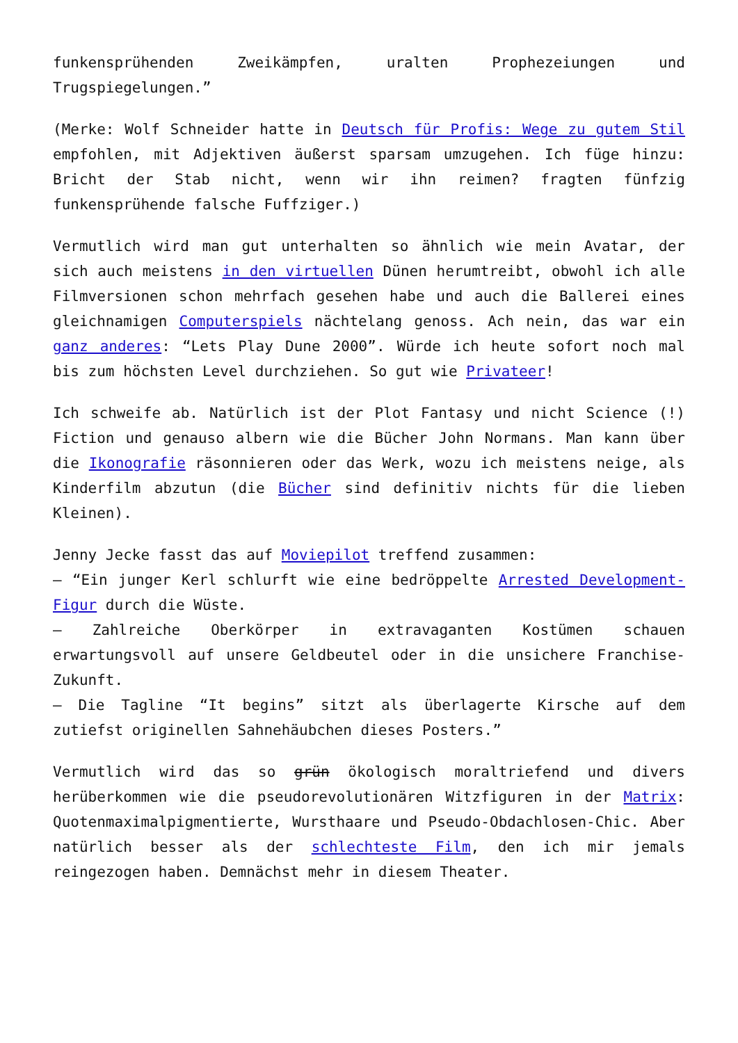funkensprühenden Zweikämpfen, uralten Prophezeiungen und Trugspiegelungen.”
(Merke: Wolf Schneider hatte in Deutsch für Profis: Wege zu gutem Stil empfohlen, mit Adjektiven äußerst sparsam umzugehen. Ich füge hinzu: Bricht der Stab nicht, wenn wir ihn reimen? fragten fünfzig funkensprühende falsche Fuffziger.)
Vermutlich wird man gut unterhalten so ähnlich wie mein Avatar, der sich auch meistens in den virtuellen Dünen herumtreibt, obwohl ich alle Filmversionen schon mehrfach gesehen habe und auch die Ballerei eines gleichnamigen Computerspiels nächtelang genoss. Ach nein, das war ein ganz anderes: “Lets Play Dune 2000”. Würde ich heute sofort noch mal bis zum höchsten Level durchziehen. So gut wie Privateer!
Ich schweife ab. Natürlich ist der Plot Fantasy und nicht Science (!) Fiction und genauso albern wie die Bücher John Normans. Man kann über die Ikonografie räsonnieren oder das Werk, wozu ich meistens neige, als Kinderfilm abzutun (die Bücher sind definitiv nichts für die lieben Kleinen).
Jenny Jecke fasst das auf Moviepilot treffend zusammen:
– “Ein junger Kerl schlurft wie eine bedröppelte Arrested Development-Figur durch die Wüste.
– Zahlreiche Oberkörper in extravaganten Kostümen schauen erwartungsvoll auf unsere Geldbeutel oder in die unsichere Franchise-Zukunft.
– Die Tagline “It begins” sitzt als überlagerte Kirsche auf dem zutiefst originellen Sahnehäubchen dieses Posters.”
Vermutlich wird das so grün ökologisch moraltriefend und divers herüberkommen wie die pseudorevolutionären Witzfiguren in der Matrix: Quotenmaximalpigmentierte, Wursthaare und Pseudo-Obdachlosen-Chic. Aber natürlich besser als der schlechteste Film, den ich mir jemals reingezogen haben. Demnächst mehr in diesem Theater.